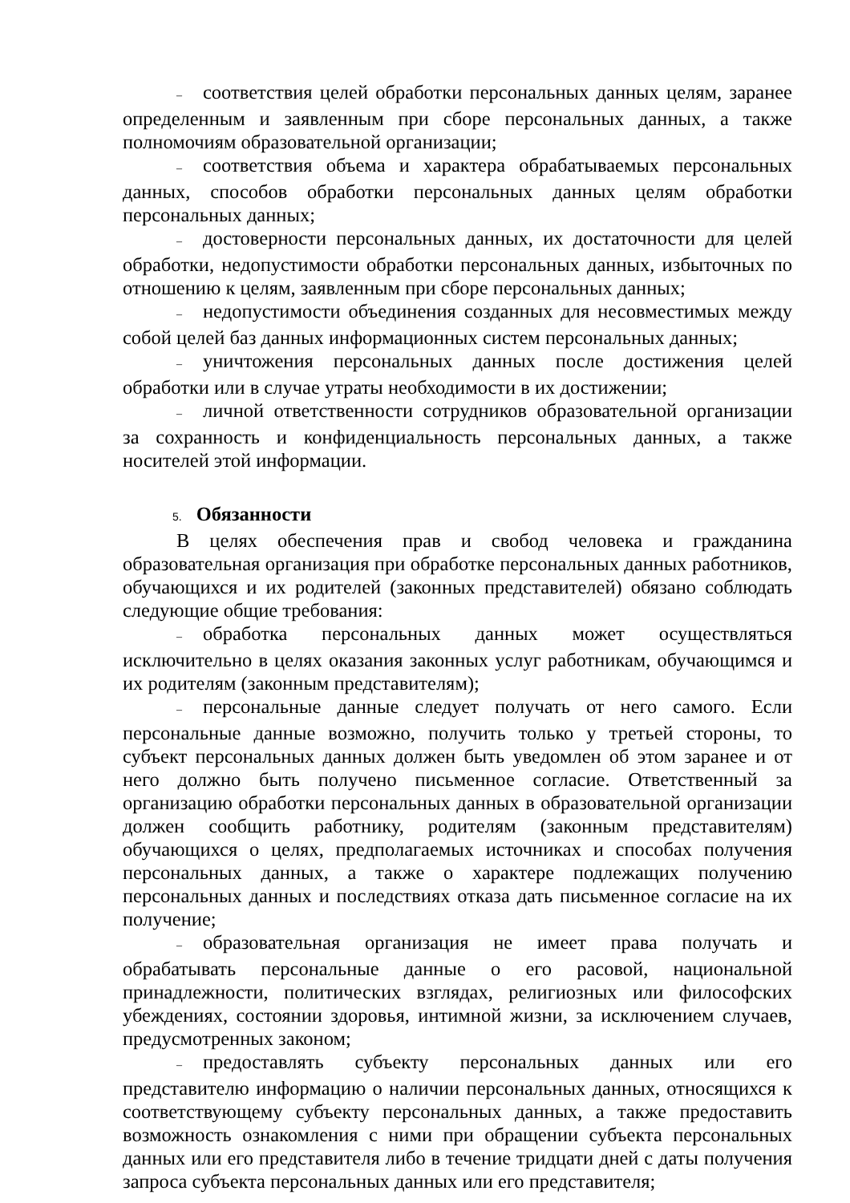– соответствия целей обработки персональных данных целям, заранее определенным и заявленным при сборе персональных данных, а также полномочиям образовательной организации;
– соответствия объема и характера обрабатываемых персональных данных, способов обработки персональных данных целям обработки персональных данных;
– достоверности персональных данных, их достаточности для целей обработки, недопустимости обработки персональных данных, избыточных по отношению к целям, заявленным при сборе персональных данных;
– недопустимости объединения созданных для несовместимых между собой целей баз данных информационных систем персональных данных;
– уничтожения персональных данных после достижения целей обработки или в случае утраты необходимости в их достижении;
– личной ответственности сотрудников образовательной организации за сохранность и конфиденциальность персональных данных, а также носителей этой информации.
5. Обязанности
В целях обеспечения прав и свобод человека и гражданина образовательная организация при обработке персональных данных работников, обучающихся и их родителей (законных представителей) обязано соблюдать следующие общие требования:
– обработка персональных данных может осуществляться исключительно в целях оказания законных услуг работникам, обучающимся и их родителям (законным представителям);
– персональные данные следует получать от него самого. Если персональные данные возможно, получить только у третьей стороны, то субъект персональных данных должен быть уведомлен об этом заранее и от него должно быть получено письменное согласие. Ответственный за организацию обработки персональных данных в образовательной организации должен сообщить работнику, родителям (законным представителям) обучающихся о целях, предполагаемых источниках и способах получения персональных данных, а также о характере подлежащих получению персональных данных и последствиях отказа дать письменное согласие на их получение;
– образовательная организация не имеет права получать и обрабатывать персональные данные о его расовой, национальной принадлежности, политических взглядах, религиозных или философских убеждениях, состоянии здоровья, интимной жизни, за исключением случаев, предусмотренных законом;
– предоставлять субъекту персональных данных или его представителю информацию о наличии персональных данных, относящихся к соответствующему субъекту персональных данных, а также предоставить возможность ознакомления с ними при обращении субъекта персональных данных или его представителя либо в течение тридцати дней с даты получения запроса субъекта персональных данных или его представителя;